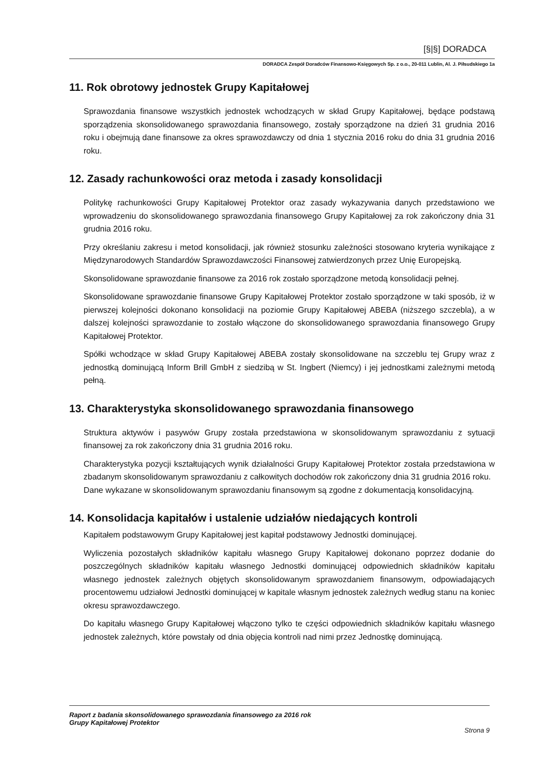[§|§] DORADCA
DORADCA Zespół Doradców Finansowo-Księgowych Sp. z o.o., 20-011 Lublin, Al. J. Piłsudskiego 1a
11. Rok obrotowy jednostek Grupy Kapitałowej
Sprawozdania finansowe wszystkich jednostek wchodzących w skład Grupy Kapitałowej, będące podstawą sporządzenia skonsolidowanego sprawozdania finansowego, zostały sporządzone na dzień 31 grudnia 2016 roku i obejmują dane finansowe za okres sprawozdawczy od dnia 1 stycznia 2016 roku do dnia 31 grudnia 2016 roku.
12. Zasady rachunkowości oraz metoda i zasady konsolidacji
Politykę rachunkowości Grupy Kapitałowej Protektor oraz zasady wykazywania danych przedstawiono we wprowadzeniu do skonsolidowanego sprawozdania finansowego Grupy Kapitałowej za rok zakończony dnia 31 grudnia 2016 roku.
Przy określaniu zakresu i metod konsolidacji, jak również stosunku zależności stosowano kryteria wynikające z Międzynarodowych Standardów Sprawozdawczości Finansowej zatwierdzonych przez Unię Europejską.
Skonsolidowane sprawozdanie finansowe za 2016 rok zostało sporządzone metodą konsolidacji pełnej.
Skonsolidowane sprawozdanie finansowe Grupy Kapitałowej Protektor zostało sporządzone w taki sposób, iż w pierwszej kolejności dokonano konsolidacji na poziomie Grupy Kapitałowej ABEBA (niższego szczebla), a w dalszej kolejności sprawozdanie to zostało włączone do skonsolidowanego sprawozdania finansowego Grupy Kapitałowej Protektor.
Spółki wchodzące w skład Grupy Kapitałowej ABEBA zostały skonsolidowane na szczeblu tej Grupy wraz z jednostką dominującą Inform Brill GmbH z siedzibą w St. Ingbert (Niemcy) i jej jednostkami zależnymi metodą pełną.
13. Charakterystyka skonsolidowanego sprawozdania finansowego
Struktura aktywów i pasywów Grupy została przedstawiona w skonsolidowanym sprawozdaniu z sytuacji finansowej za rok zakończony dnia 31 grudnia 2016 roku.
Charakterystyka pozycji kształtujących wynik działalności Grupy Kapitałowej Protektor została przedstawiona w zbadanym skonsolidowanym sprawozdaniu z całkowitych dochodów rok zakończony dnia 31 grudnia 2016 roku.
Dane wykazane w skonsolidowanym sprawozdaniu finansowym są zgodne z dokumentacją konsolidacyjną.
14. Konsolidacja kapitałów i ustalenie udziałów niedających kontroli
Kapitałem podstawowym Grupy Kapitałowej jest kapitał podstawowy Jednostki dominującej.
Wyliczenia pozostałych składników kapitału własnego Grupy Kapitałowej dokonano poprzez dodanie do poszczególnych składników kapitału własnego Jednostki dominującej odpowiednich składników kapitału własnego jednostek zależnych objętych skonsolidowanym sprawozdaniem finansowym, odpowiadających procentowemu udziałowi Jednostki dominującej w kapitale własnym jednostek zależnych według stanu na koniec okresu sprawozdawczego.
Do kapitału własnego Grupy Kapitałowej włączono tylko te części odpowiednich składników kapitału własnego jednostek zależnych, które powstały od dnia objęcia kontroli nad nimi przez Jednostkę dominującą.
Raport z badania skonsolidowanego sprawozdania finansowego za 2016 rok
Grupy Kapitałowej Protektor
Strona 9